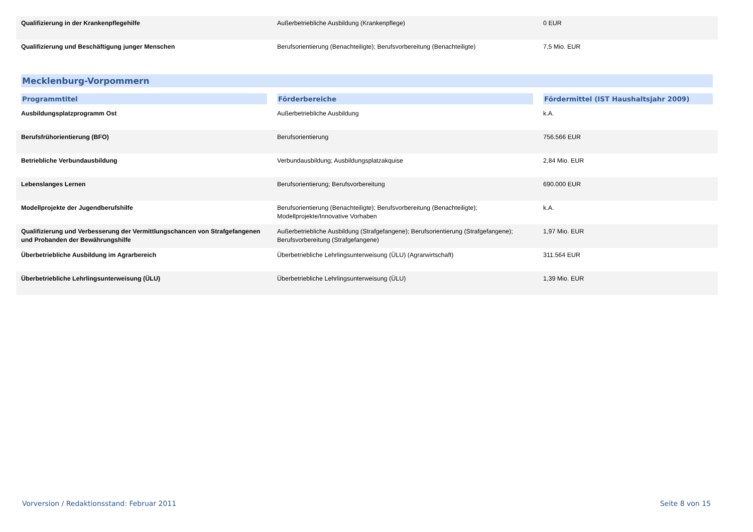| Qualifizierung in der Krankenpflegehilfe | Außerbetriebliche Ausbildung (Krankenpflege) | 0 EUR |
| Qualifizierung und Beschäftigung junger Menschen | Berufsorientierung (Benachteiligte); Berufsvorbereitung (Benachteiligte) | 7,5 Mio. EUR |
Mecklenburg-Vorpommern
| Programmtitel | Förderbereiche | Fördermittel (IST Haushaltsjahr 2009) |
| --- | --- | --- |
| Ausbildungsplatzprogramm Ost | Außerbetriebliche Ausbildung | k.A. |
| Berufsfrühorientierung (BFO) | Berufsorientierung | 756.566 EUR |
| Betriebliche Verbundausbildung | Verbundausbildung; Ausbildungsplatzakquise | 2,84 Mio. EUR |
| Lebenslanges Lernen | Berufsorientierung; Berufsvorbereitung | 690.000 EUR |
| Modellprojekte der Jugendberufshilfe | Berufsorientierung (Benachteiligte); Berufsvorbereitung (Benachteiligte); Modellprojekte/Innovative Vorhaben | k.A. |
| Qualifizierung und Verbesserung der Vermittlungschancen von Strafgefangenen und Probanden der Bewährungshilfe | Außerbetriebliche Ausbildung (Strafgefangene); Berufsorientierung (Strafgefangene); Berufsvorbereitung (Strafgefangene) | 1,97 Mio. EUR |
| Überbetriebliche Ausbildung im Agrarbereich | Überbetriebliche Lehrlingsunterweisung (ÜLU) (Agrarwirtschaft) | 311.564 EUR |
| Überbetriebliche Lehrlingsunterweisung (ÜLU) | Überbetriebliche Lehrlingsunterweisung (ÜLU) | 1,39 Mio. EUR |
Vorversion / Redaktionsstand: Februar 2011 Seite 8 von 15